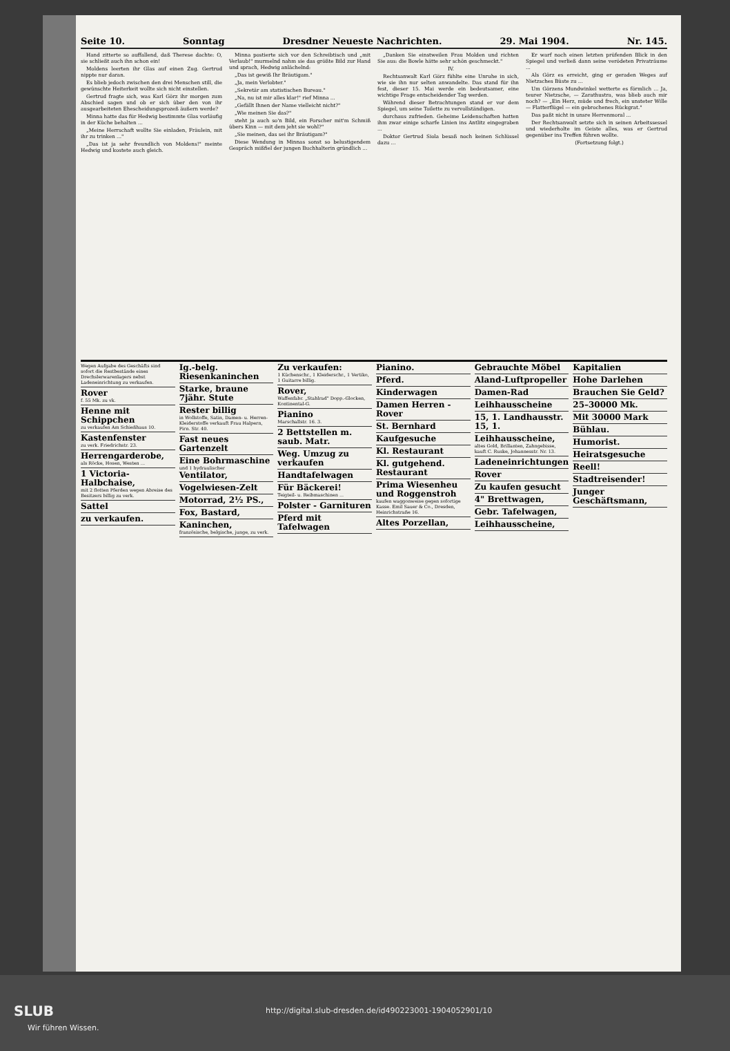Seite 10. Sonntag Dresdner Neueste Nachrichten. 29. Mai 1904. Nr. 145.
Hand zitterte so auffallend, daß Therese dachte: O, sie schließt auch ihn schon ein!
Moldens leerten ihr Glas auf einen Zug. Gertrud nippte nur daran.
Es blieb jedoch zwischen den drei Menschen still, die gewünschte Heiterkeit wollte sich nicht einstellen.
Gertrud fragte sich, was Karl Görz ihr morgen zum Abschied sagen und ob er sich über den von ihr ausgearbeiteten Ehescheidungsprozeß äußern werde?
Minna hatte das für Hedwig bestimmte Glas vorläufig in der Küche behalten ...
„Meine Herrschaft wollte Sie einladen, Fräulein, mit ihr zu trinken ..."
„Das ist ja sehr freundlich von Moldens!" meinte Hedwig und kostete auch gleich.
Minna postierte sich vor den Schreibtisch und „mit Verlaub!" murmelnd nahm sie das größte Bild zur Hand und sprach, Hedwig anlächelnd:
„Das ist gewiß Ihr Bräutigam."
„Ja, mein Verlobter."
„Sekretär am statistischen Bureau."
„Na, nu ist mir alles klar!" rief Minna ...
„Gefällt Ihnen der Name vielleicht nicht?"
„Wie meinen Sie das?"
steht ja auch so'n Bild, ein Forscher mit'm Schmiß übers Kinn — mit dem jeht sie wohl?"
„Sie meinen, das sei ihr Bräutigam?"
Diese Wendung in Minnas sonst so belustigendem Gespräch mißfiel der jungen Buchhalterin gründlich ...
„Danken Sie einstweilen Frau Molden und richten Sie aus: die Bowle hätte sehr schön geschmeckt."
IV.
Rechtsanwalt Karl Görz fühlte eine Unruhe in sich, wie sie ihn nur selten anwandelte. Das stand für ihn fest, dieser 15. Mai werde ein bedeutsamer, eine wichtige Frage entscheidender Tag werden.
Während dieser Betrachtungen stand er vor dem Spiegel, um seine Toilette zu vervollständigen.
durchaus zufrieden. Geheime Leidenschaften hatten ihm zwar einige scharfe Linien ins Antlitz eingegraben ...
Doktor Gertrud Siola besaß noch keinen Schlüssel dazu ...
Er warf noch einen letzten prüfenden Blick in den Spiegel und verließ dann seine verödeten Privaträume ...
Als Görz es erreicht, ging er geraden Weges auf Nietzsches Büste zu ...
Um Görzens Mundwinkel wetterte es förmlich ... Ja, teurer Nietzsche, — Zarathustra, was blieb auch mir noch? — „Ein Herz, müde und frech, ein unsteter Wille — Flatterflügel — ein gebrochenes Rückgrat."
Das paßt nicht in unsre Herrenmoral ...
Der Rechtsanwalt setzte sich in seinen Arbeitssessel und wiederholte im Geiste alles, was er Gertrud gegenüber ins Treffen führen wollte.
(Fortsetzung folgt.)
Wegen Aufgabe des Geschäfts sind sofort die Restbestände eines Drechslerwarenlagers nebst Ladeneinrichtung zu verkaufen.
Rover
f. 55 Mk. zu vk.
Henne mit Schippchen
zu verkaufen Am Schießhaus 10.
Kastenfenster
zu verk. Friedrichstr. 23.
Herrengarderobe,
als Röcke, Hosen, Westen ...
1 Victoria-Halbchaise,
mit 2 flotten Pferden wegen Abreise des Besitzers billig zu verk.
Sattel
zu verkaufen.
Ig.-belg. Riesenkaninchen
Starke, braune 7jähr. Stute
Rester billig
in Wollstoffe, Satin, Damen- u. Herren-Kleiderstoffe verkauft Frau Halpern, Pirn. Str. 40.
Fast neues Gartenzelt
Eine Bohrmaschine
und 1 hydraulischer
Ventilator,
Vogelwiesen-Zelt
Motorrad, 2½ PS.,
Fox, Bastard,
Kaninchen,
französische, belgische, junge, zu verk.
Zu verkaufen:
1 Küchenschr., 1 Kleiderschr., 1 Vertiko, 1 Guitarre billig.
Rover,
Waffenfabr. „Stahlrad" Dopp.-Glocken, Kontinental-G.
Pianino
Marschallstr. 16. 3.
2 Bettstellen m. saub. Matr.
Weg. Umzug zu verkaufen
Handtafelwagen
Für Bäckerei!
Teigteil- u. Reibmaschinen ...
Polster - Garnituren
Pferd mit Tafelwagen
Pianino.
Pferd.
Kinderwagen
Damen Herren -Rover
St. Bernhard
Kaufgesuche
Kl. Restaurant
Kl. gutgehend. Restaurant
Prima Wiesenheu und Roggenstroh
kaufen waggonweise gegen sofortige Kasse. Emil Sauer & Co., Dresden, Heinrichstraße 16.
Altes Porzellan,
Gebrauchte Möbel
Aland-Luftpropeller
Damen-Rad
Leihhausscheine
15, 1. Landhausstr. 15, 1.
Leihhausscheine,
altes Gold, Brillanten, Zahngebisse, kauft C. Ruske, Johannesstr. Nr. 13.
Ladeneinrichtungen
Rover
Zu kaufen gesucht
4" Brettwagen,
Gebr. Tafelwagen,
Leihhausscheine,
Kapitalien
Hohe Darlehen
Brauchen Sie Geld?
25–30000 Mk.
Mit 30000 Mark
Bühlau.
Humorist.
Heiratsgesuche
Reell!
Stadtreisender!
Junger Geschäftsmann,
SLUB
Wir führen Wissen.
http://digital.slub-dresden.de/id490223001-1904052901/10